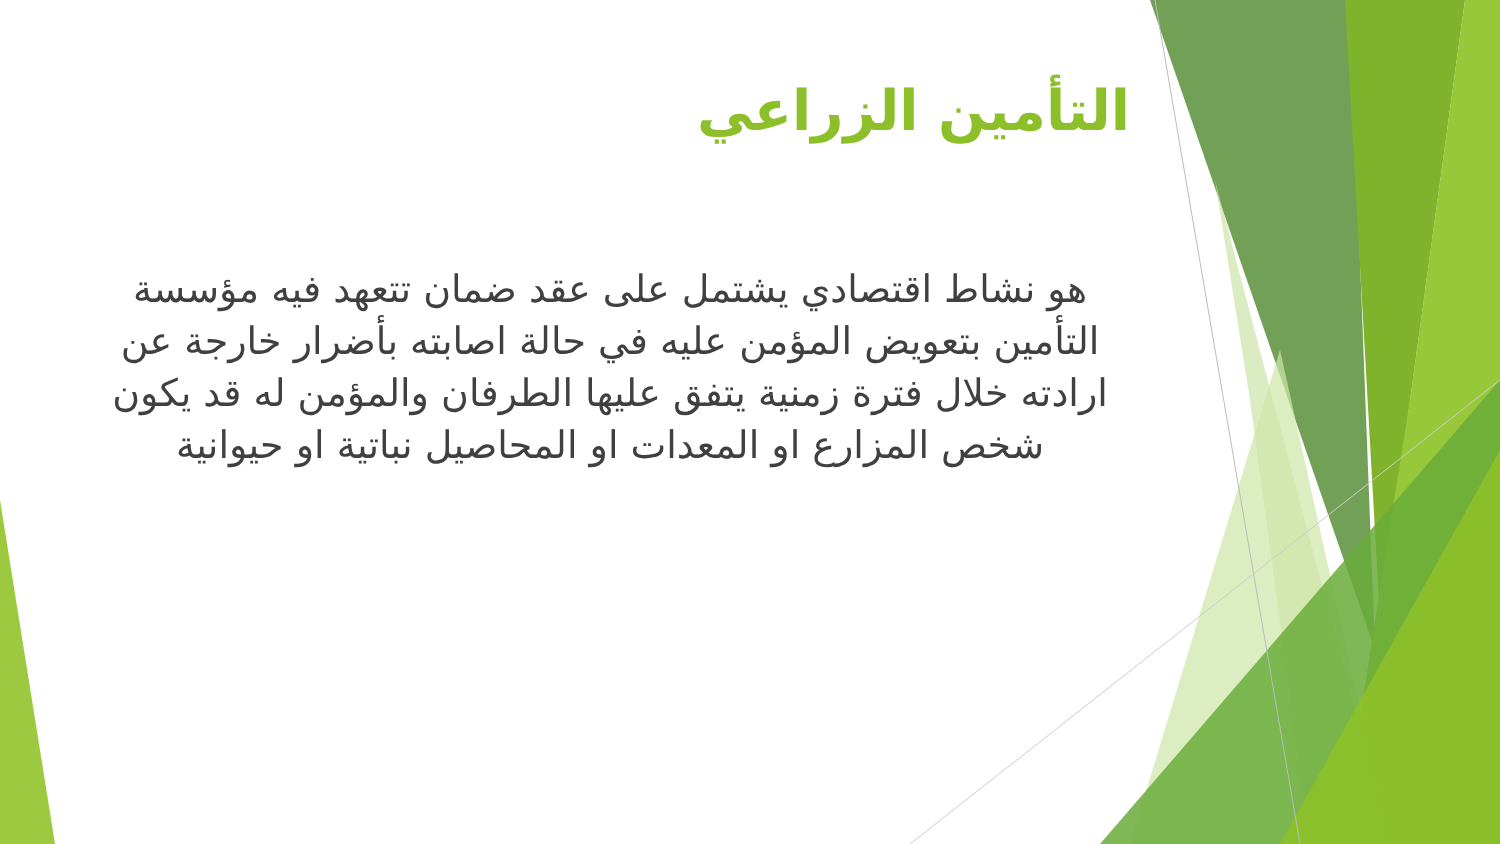التأمين الزراعي
هو نشاط اقتصادي يشتمل على عقد ضمان تتعهد فيه مؤسسة التأمين بتعويض المؤمن عليه في حالة اصابته بأضرار خارجة عن ارادته خلال فترة زمنية يتفق عليها الطرفان والمؤمن له قد يكون شخص المزارع او المعدات او المحاصيل نباتية او حيوانية